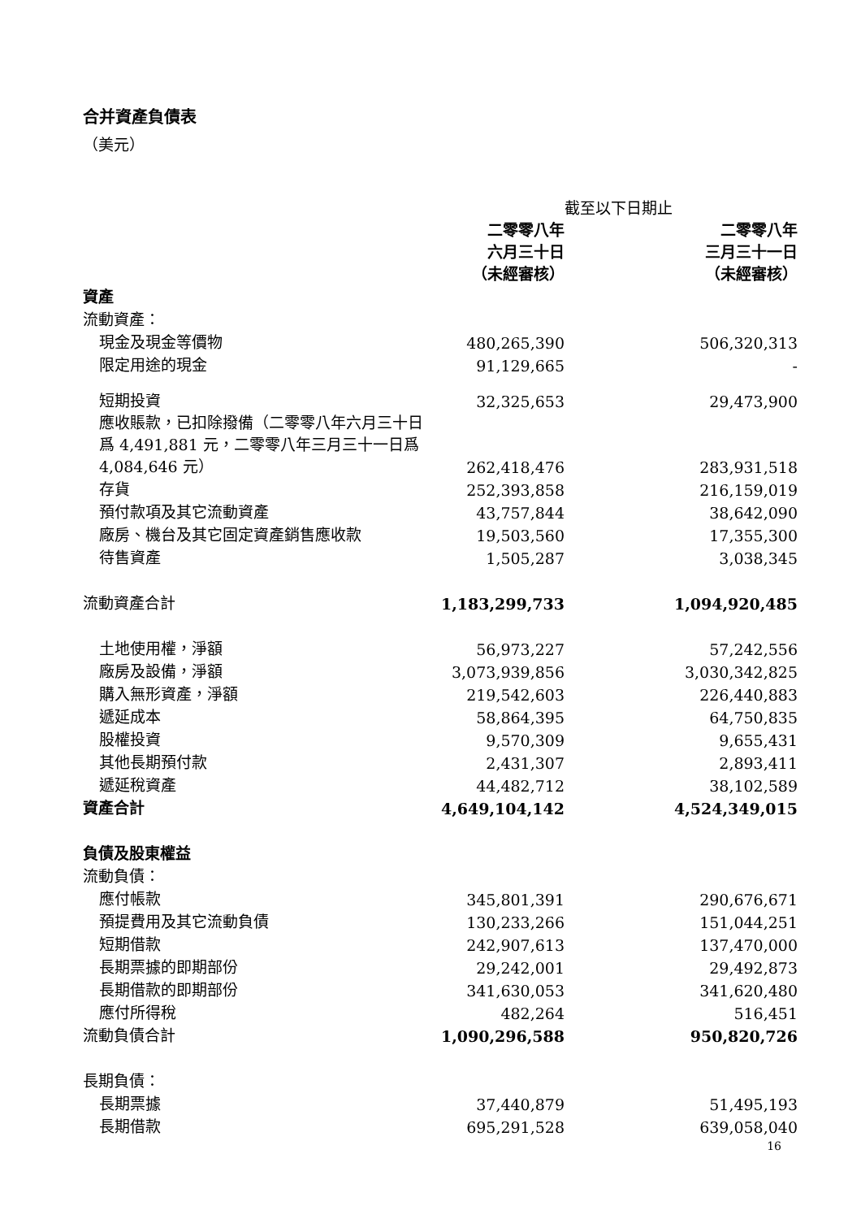合并資產負債表
（美元）
| | | 截至以下日期止 |
| --- | --- | --- |
| | 二零零八年 六月三十日 （未經審核） | 二零零八年 三月三十一日 （未經審核） |
| 資產 | | |
| 流動資產： | | |
| 現金及現金等價物 | 480,265,390 | 506,320,313 |
| 限定用途的現金 | 91,129,665 | - |
| 短期投資 | 32,325,653 | 29,473,900 |
| 應收賬款，已扣除撥備（二零零八年六月三十日爲 4,491,881 元，二零零八年三月三十一日爲 4,084,646 元） | 262,418,476 | 283,931,518 |
| 存貨 | 252,393,858 | 216,159,019 |
| 預付款項及其它流動資產 | 43,757,844 | 38,642,090 |
| 廠房、機台及其它固定資產銷售應收款 | 19,503,560 | 17,355,300 |
| 待售資產 | 1,505,287 | 3,038,345 |
| 流動資產合計 | 1,183,299,733 | 1,094,920,485 |
| 土地使用權，淨額 | 56,973,227 | 57,242,556 |
| 廠房及設備，淨額 | 3,073,939,856 | 3,030,342,825 |
| 購入無形資產，淨額 | 219,542,603 | 226,440,883 |
| 遞延成本 | 58,864,395 | 64,750,835 |
| 股權投資 | 9,570,309 | 9,655,431 |
| 其他長期預付款 | 2,431,307 | 2,893,411 |
| 遞延稅資產 | 44,482,712 | 38,102,589 |
| 資產合計 | 4,649,104,142 | 4,524,349,015 |
| 負債及股東權益 | | |
| 流動負債： | | |
| 應付帳款 | 345,801,391 | 290,676,671 |
| 預提費用及其它流動負債 | 130,233,266 | 151,044,251 |
| 短期借款 | 242,907,613 | 137,470,000 |
| 長期票據的即期部份 | 29,242,001 | 29,492,873 |
| 長期借款的即期部份 | 341,630,053 | 341,620,480 |
| 應付所得稅 | 482,264 | 516,451 |
| 流動負債合計 | 1,090,296,588 | 950,820,726 |
| 長期負債： | | |
| 長期票據 | 37,440,879 | 51,495,193 |
| 長期借款 | 695,291,528 | 639,058,040 |
16